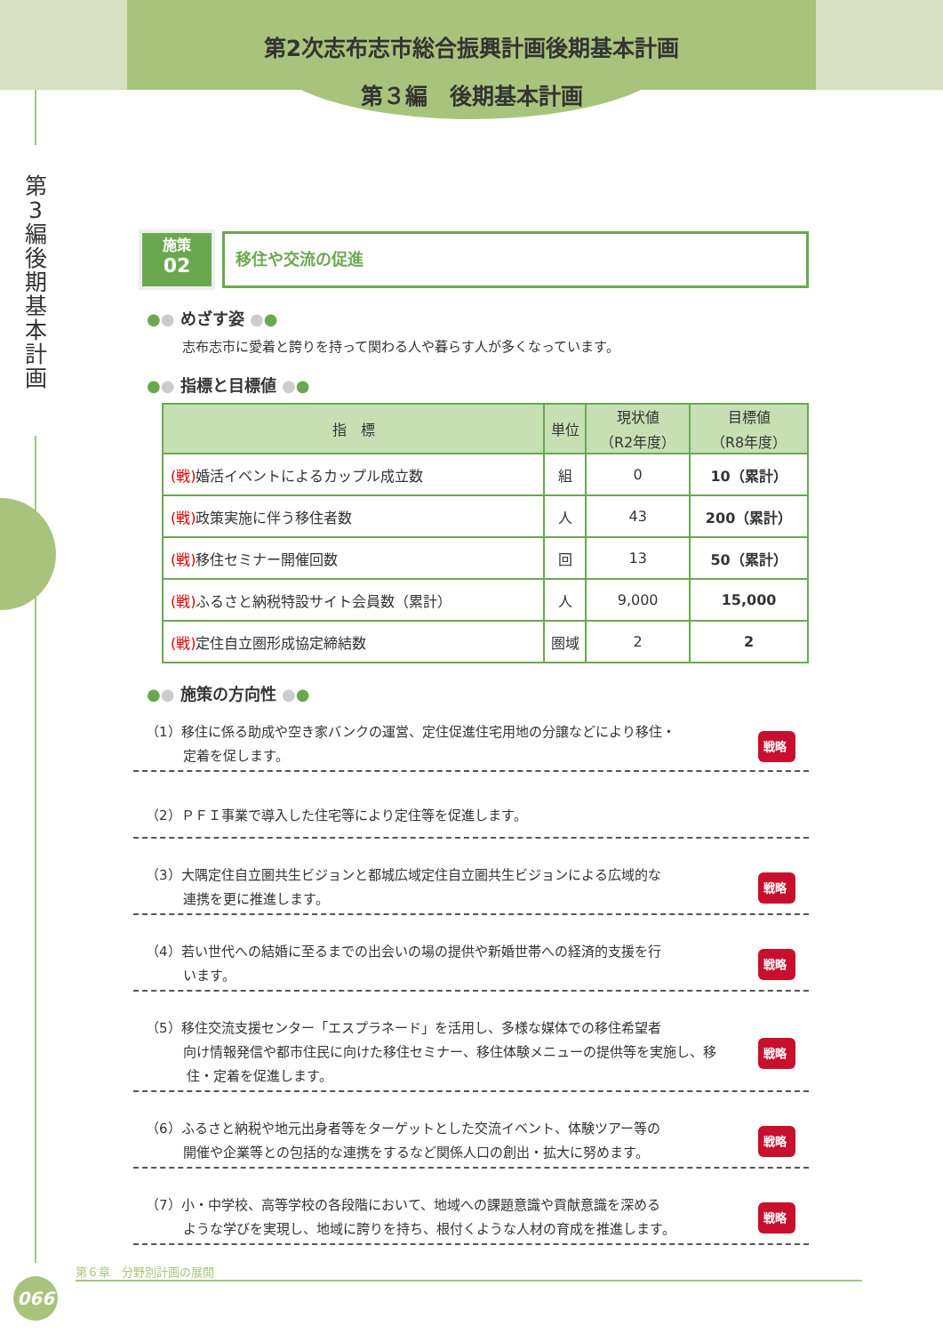第2次志布志市総合振興計画後期基本計画
第３編　後期基本計画
第3編 後期基本計画
施策
02
移住や交流の促進
●● めざす姿 ●●
志布志市に愛着と誇りを持って関わる人や暮らす人が多くなっています。
●● 指標と目標値 ●●
| 指 標 | 単位 | 現状値 （R2年度） | 目標値 （R8年度） |
| --- | --- | --- | --- |
| (戦) 婚活イベントによるカップル成立数 | 組 | 0 | 10（累計） |
| (戦) 政策実施に伴う移住者数 | 人 | 43 | 200（累計） |
| (戦) 移住セミナー開催回数 | 回 | 13 | 50（累計） |
| (戦) ふるさと納税特設サイト会員数（累計） | 人 | 9,000 | 15,000 |
| (戦) 定住自立圏形成協定締結数 | 圏域 | 2 | 2 |
●● 施策の方向性 ●●
（1）移住に係る助成や空き家バンクの運営、定住促進住宅用地の分譲などにより移住・
定着を促します。
戦略
（2）ＰＦＩ事業で導入した住宅等により定住等を促進します。
（3）大隅定住自立圏共生ビジョンと都城広域定住自立圏共生ビジョンによる広域的な
連携を更に推進します。
戦略
（4）若い世代への結婚に至るまでの出会いの場の提供や新婚世帯への経済的支援を行
います。
戦略
（5）移住交流支援センター「エスプラネード」を活用し、多様な媒体での移住希望者
向け情報発信や都市住民に向けた移住セミナー、移住体験メニューの提供等を実施し、移住・定着を促進します。
戦略
（6）ふるさと納税や地元出身者等をターゲットとした交流イベント、体験ツアー等の
開催や企業等との包括的な連携をするなど関係人口の創出・拡大に努めます。
戦略
（7）小・中学校、高等学校の各段階において、地域への課題意識や貢献意識を深める
ような学びを実現し、地域に誇りを持ち、根付くような人材の育成を推進します。
戦略
第６章　分野別計画の展開
066